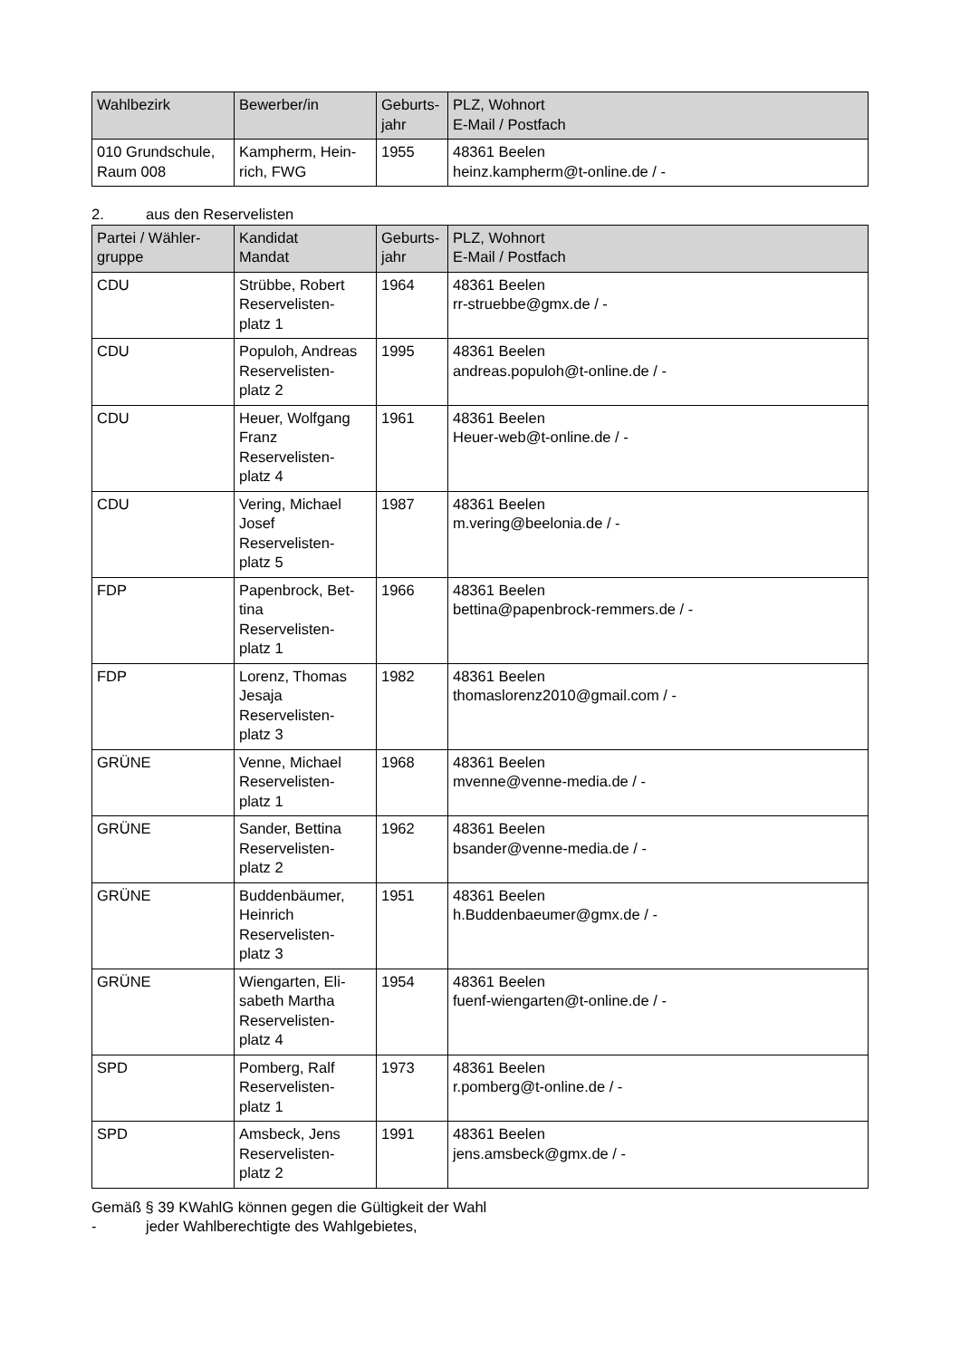| Wahlbezirk | Bewerber/in | Geburts- jahr | PLZ, Wohnort E-Mail / Postfach |
| --- | --- | --- | --- |
| 010 Grundschule, Raum 008 | Kampherm, Hein- rich, FWG | 1955 | 48361 Beelen heinz.kampherm@t-online.de / - |
2. aus den Reservelisten
| Partei / Wähler- gruppe | Kandidat Mandat | Geburts- jahr | PLZ, Wohnort E-Mail / Postfach |
| --- | --- | --- | --- |
| CDU | Strübbe, Robert Reservelisten- platz 1 | 1964 | 48361 Beelen rr-struebbe@gmx.de / - |
| CDU | Populoh, Andreas Reservelisten- platz 2 | 1995 | 48361 Beelen andreas.populoh@t-online.de / - |
| CDU | Heuer, Wolfgang Franz Reservelisten- platz 4 | 1961 | 48361 Beelen Heuer-web@t-online.de / - |
| CDU | Vering, Michael Josef Reservelisten- platz 5 | 1987 | 48361 Beelen m.vering@beelonia.de / - |
| FDP | Papenbrock, Bet- tina Reservelisten- platz 1 | 1966 | 48361 Beelen bettina@papenbrock-remmers.de / - |
| FDP | Lorenz, Thomas Jesaja Reservelisten- platz 3 | 1982 | 48361 Beelen thomaslorenz2010@gmail.com / - |
| GRÜNE | Venne, Michael Reservelisten- platz 1 | 1968 | 48361 Beelen mvenne@venne-media.de / - |
| GRÜNE | Sander, Bettina Reservelisten- platz 2 | 1962 | 48361 Beelen bsander@venne-media.de / - |
| GRÜNE | Buddenbäumer, Heinrich Reservelisten- platz 3 | 1951 | 48361 Beelen h.Buddenbaeumer@gmx.de / - |
| GRÜNE | Wiengarten, Eli- sabeth Martha Reservelisten- platz 4 | 1954 | 48361 Beelen fuenf-wiengarten@t-online.de / - |
| SPD | Pomberg, Ralf Reservelisten- platz 1 | 1973 | 48361 Beelen r.pomberg@t-online.de / - |
| SPD | Amsbeck, Jens Reservelisten- platz 2 | 1991 | 48361 Beelen jens.amsbeck@gmx.de / - |
Gemäß § 39 KWahlG können gegen die Gültigkeit der Wahl
- jeder Wahlberechtigte des Wahlgebietes,